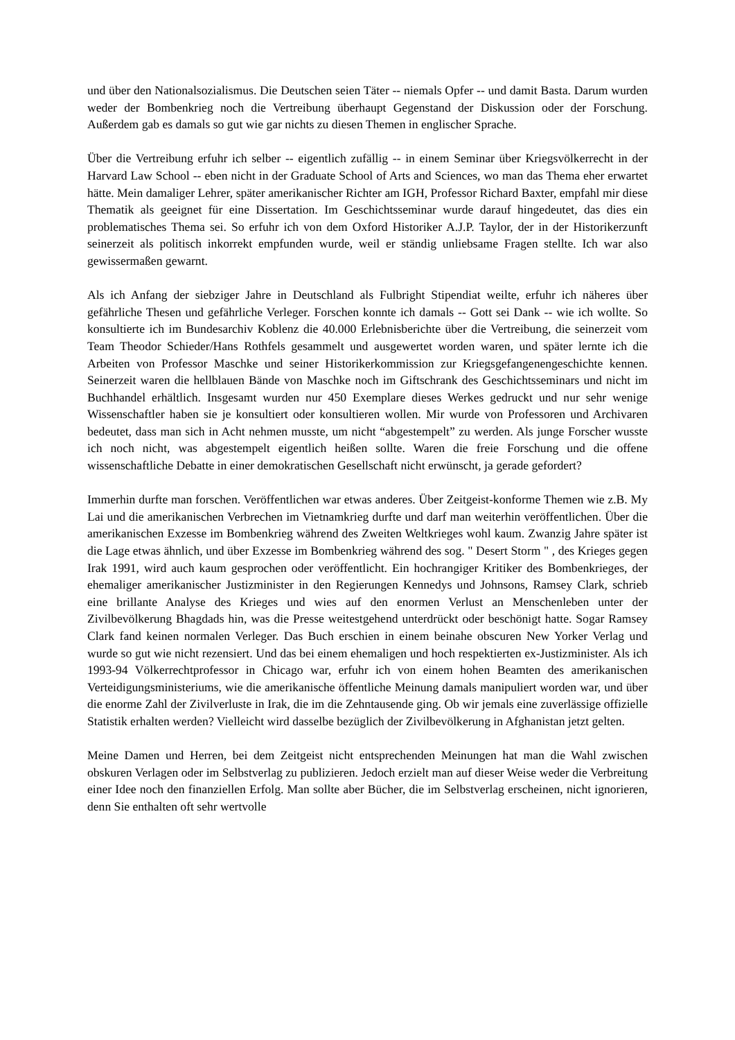und über den Nationalsozialismus. Die Deutschen seien Täter -- niemals Opfer -- und damit Basta. Darum wurden weder der Bombenkrieg noch die Vertreibung überhaupt Gegenstand der Diskussion oder der Forschung. Außerdem gab es damals so gut wie gar nichts zu diesen Themen in englischer Sprache.
Über die Vertreibung erfuhr ich selber -- eigentlich zufällig -- in einem Seminar über Kriegsvölkerrecht in der Harvard Law School -- eben nicht in der Graduate School of Arts and Sciences, wo man das Thema eher erwartet hätte. Mein damaliger Lehrer, später amerikanischer Richter am IGH, Professor Richard Baxter, empfahl mir diese Thematik als geeignet für eine Dissertation. Im Geschichtsseminar wurde darauf hingedeutet, das dies ein problematisches Thema sei. So erfuhr ich von dem Oxford Historiker A.J.P. Taylor, der in der Historikerzunft seinerzeit als politisch inkorrekt empfunden wurde, weil er ständig unliebsame Fragen stellte. Ich war also gewissermaßen gewarnt.
Als ich Anfang der siebziger Jahre in Deutschland als Fulbright Stipendiat weilte, erfuhr ich näheres über gefährliche Thesen und gefährliche Verleger. Forschen konnte ich damals -- Gott sei Dank -- wie ich wollte. So konsultierte ich im Bundesarchiv Koblenz die 40.000 Erlebnisberichte über die Vertreibung, die seinerzeit vom Team Theodor Schieder/Hans Rothfels gesammelt und ausgewertet worden waren, und später lernte ich die Arbeiten von Professor Maschke und seiner Historikerkommission zur Kriegsgefangenengeschichte kennen. Seinerzeit waren die hellblauen Bände von Maschke noch im Giftschrank des Geschichtsseminars und nicht im Buchhandel erhältlich. Insgesamt wurden nur 450 Exemplare dieses Werkes gedruckt und nur sehr wenige Wissenschaftler haben sie je konsultiert oder konsultieren wollen. Mir wurde von Professoren und Archivaren bedeutet, dass man sich in Acht nehmen musste, um nicht “abgestempelt” zu werden. Als junge Forscher wusste ich noch nicht, was abgestempelt eigentlich heißen sollte. Waren die freie Forschung und die offene wissenschaftliche Debatte in einer demokratischen Gesellschaft nicht erwünscht, ja gerade gefordert?
Immerhin durfte man forschen. Veröffentlichen war etwas anderes. Über Zeitgeist-konforme Themen wie z.B. My Lai und die amerikanischen Verbrechen im Vietnamkrieg durfte und darf man weiterhin veröffentlichen. Über die amerikanischen Exzesse im Bombenkrieg während des Zweiten Weltkrieges wohl kaum. Zwanzig Jahre später ist die Lage etwas ähnlich, und über Exzesse im Bombenkrieg während des sog. " Desert Storm " , des Krieges gegen Irak 1991, wird auch kaum gesprochen oder veröffentlicht. Ein hochrangiger Kritiker des Bombenkrieges, der ehemaliger amerikanischer Justizminister in den Regierungen Kennedys und Johnsons, Ramsey Clark, schrieb eine brillante Analyse des Krieges und wies auf den enormen Verlust an Menschenleben unter der Zivilbevölkerung Bhagdads hin, was die Presse weitestgehend unterdrückt oder beschönigt hatte. Sogar Ramsey Clark fand keinen normalen Verleger. Das Buch erschien in einem beinahe obscuren New Yorker Verlag und wurde so gut wie nicht rezensiert. Und das bei einem ehemaligen und hoch respektierten ex-Justizminister. Als ich 1993-94 Völkerrechtprofessor in Chicago war, erfuhr ich von einem hohen Beamten des amerikanischen Verteidigungsministeriums, wie die amerikanische öffentliche Meinung damals manipuliert worden war, und über die enorme Zahl der Zivilverluste in Irak, die im die Zehntausende ging. Ob wir jemals eine zuverlässige offizielle Statistik erhalten werden? Vielleicht wird dasselbe bezüglich der Zivilbevölkerung in Afghanistan jetzt gelten.
Meine Damen und Herren, bei dem Zeitgeist nicht entsprechenden Meinungen hat man die Wahl zwischen obskuren Verlagen oder im Selbstverlag zu publizieren. Jedoch erzielt man auf dieser Weise weder die Verbreitung einer Idee noch den finanziellen Erfolg. Man sollte aber Bücher, die im Selbstverlag erscheinen, nicht ignorieren, denn Sie enthalten oft sehr wertvolle